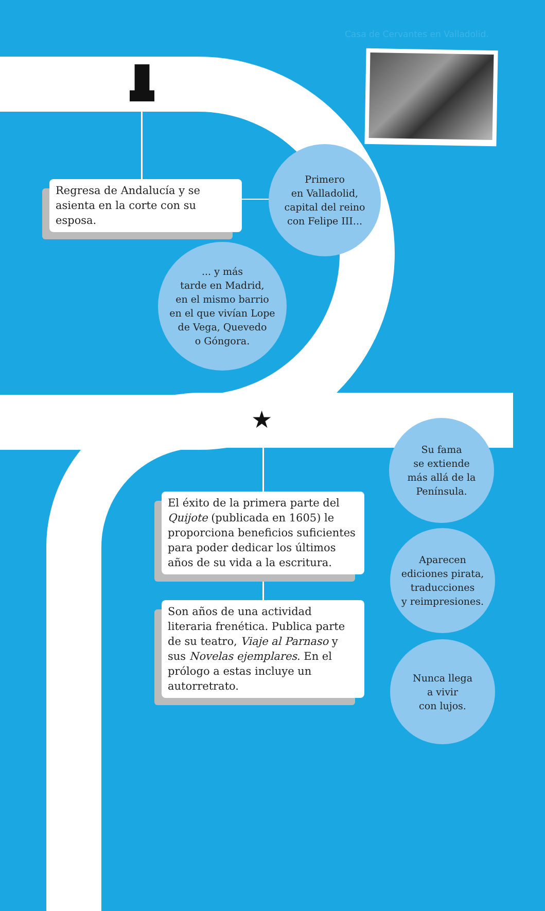Casa de Cervantes en Valladolid.
★
Regresa de Andalucía y se asienta en la corte con su esposa.
Primero
en Valladolid,
capital del reino
con Felipe III...
... y más
tarde en Madrid,
en el mismo barrio
en el que vivían Lope
de Vega, Quevedo
o Góngora.
El éxito de la primera parte del Quijote (publicada en 1605) le proporciona beneficios suficientes para poder dedicar los últimos años de su vida a la escritura.
Son años de una actividad literaria frenética. Publica parte de su teatro, Viaje al Parnaso y sus Novelas ejemplares. En el prólogo a estas incluye un autorretrato.
Su fama
se extiende
más allá de la
Península.
Aparecen
ediciones pirata,
traducciones
y reimpresiones.
Nunca llega
a vivir
con lujos.